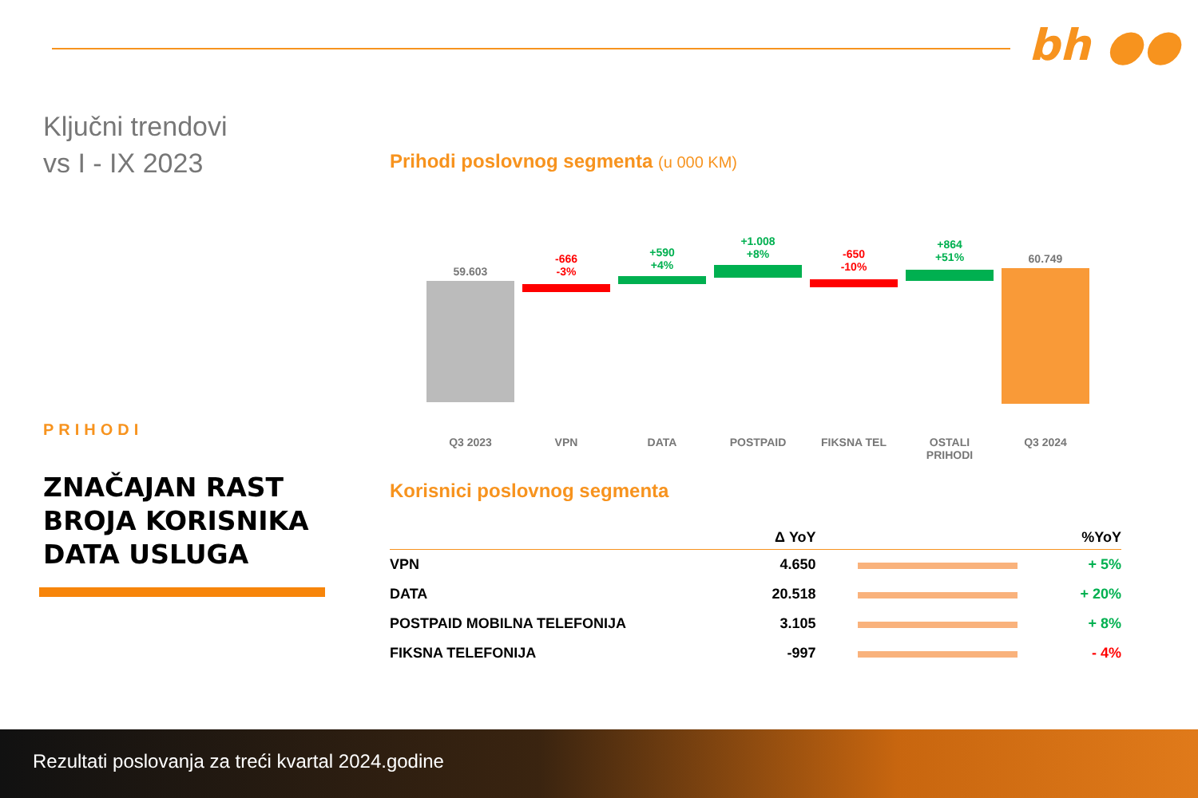bh ●●
Ključni trendovi
vs I - IX 2023
PRIHODI
ZNAČAJAN RAST BROJA KORISNIKA DATA USLUGA
Prihodi poslovnog segmenta (u 000 KM)
59.603
-666
-3%
+590
+4%
+1.008
+8%
-650
-10%
+864
+51%
60.749
Q3 2023 VPN DATA POSTPAID FIKSNA TEL
OSTALI
PRIHODI
Q3 2024
Korisnici poslovnog segmenta
| | Δ YoY | | %YoY |
| --- | --- | --- | --- |
| VPN | 4.650 | | + 5% |
| DATA | 20.518 | | + 20% |
| POSTPAID MOBILNA TELEFONIJA | 3.105 | | + 8% |
| FIKSNA TELEFONIJA | -997 | | - 4% |
Rezultati poslovanja za treći kvartal 2024.godine